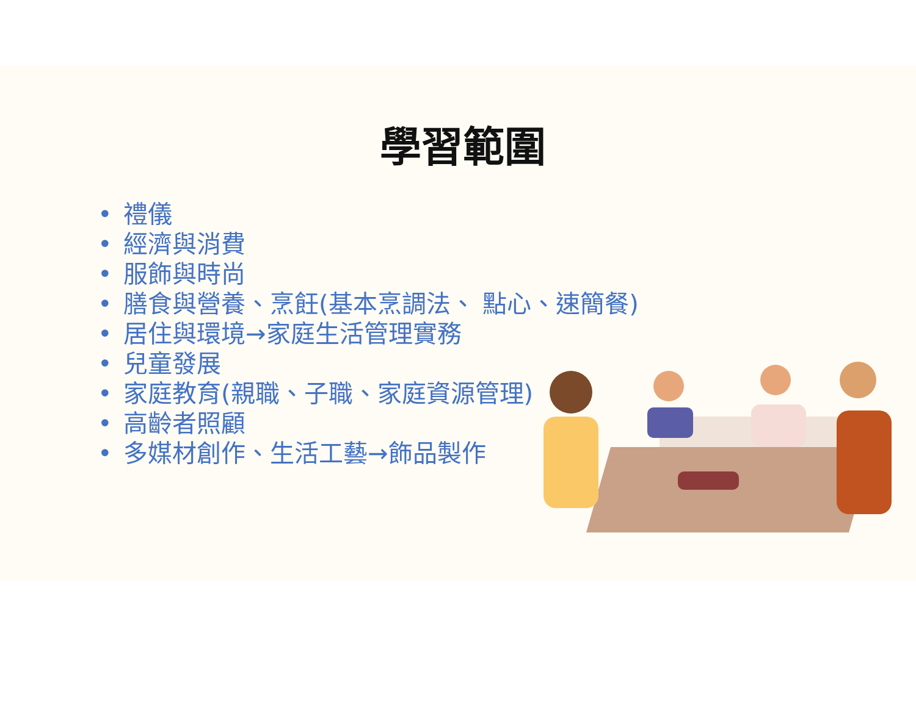學習範圍
• 禮儀
• 經濟與消費
• 服飾與時尚
• 膳食與營養、烹飪(基本烹調法、 點心、速簡餐)
• 居住與環境→家庭生活管理實務
• 兒童發展
• 家庭教育(親職、子職、家庭資源管理)
• 高齡者照顧
• 多媒材創作、生活工藝→飾品製作